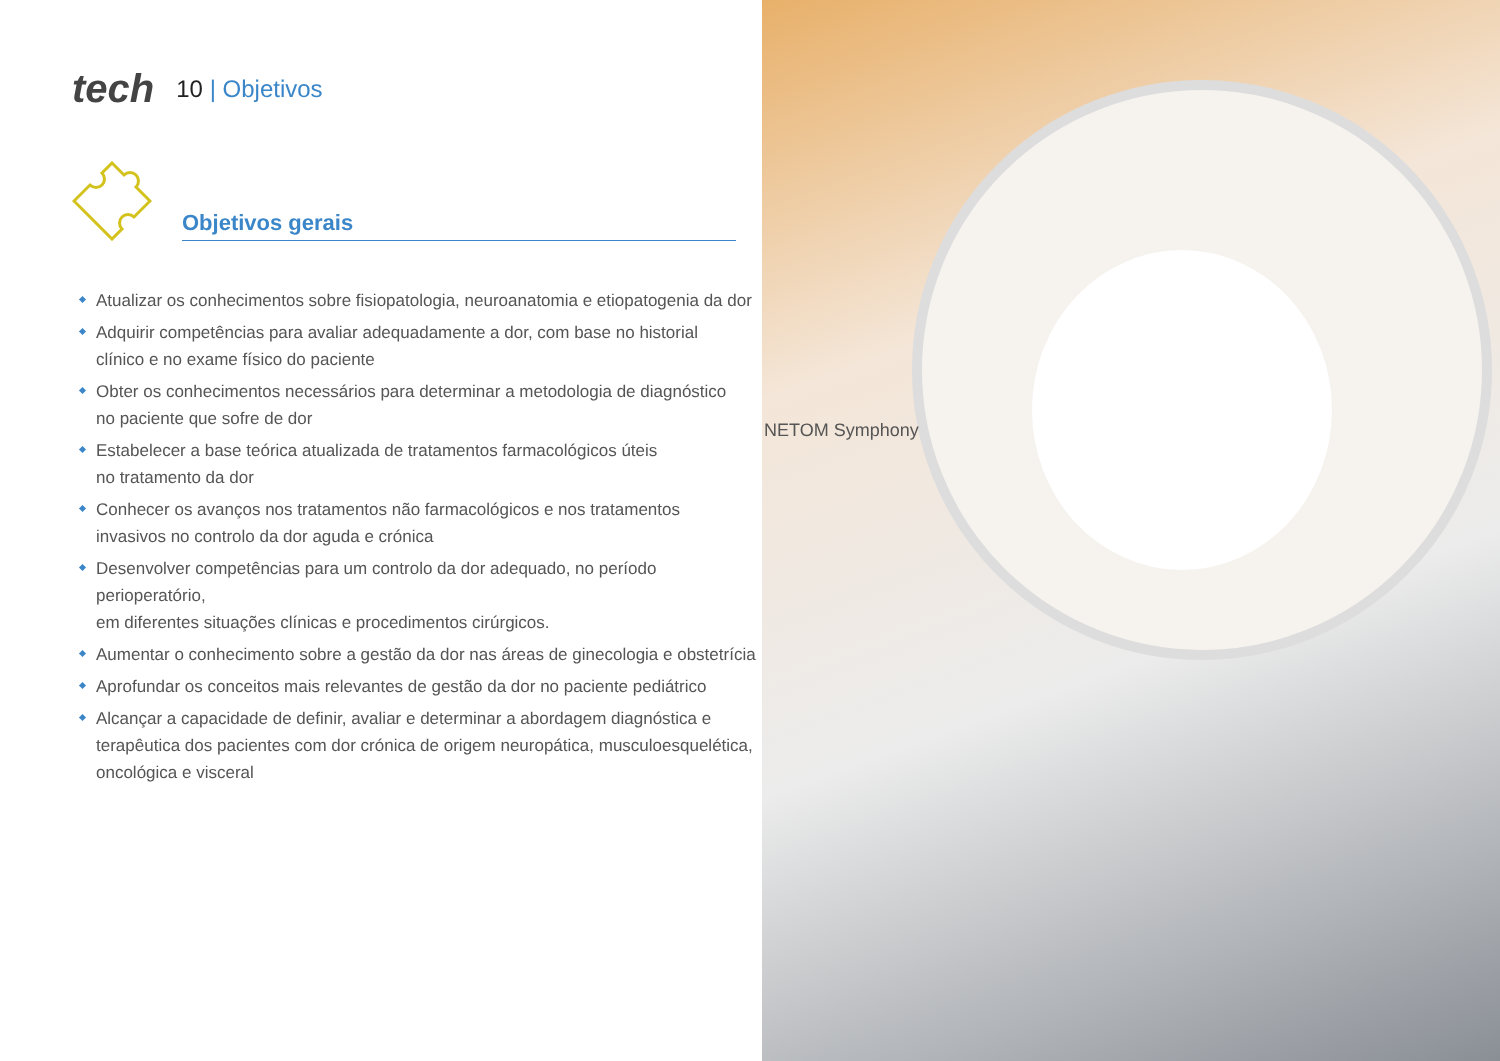tech
10 | Objetivos
Objetivos gerais
Atualizar os conhecimentos sobre fisiopatologia, neuroanatomia e etiopatogenia da dor
Adquirir competências para avaliar adequadamente a dor, com base no historial
clínico e no exame físico do paciente
Obter os conhecimentos necessários para determinar a metodologia de diagnóstico
no paciente que sofre de dor
Estabelecer a base teórica atualizada de tratamentos farmacológicos úteis
no tratamento da dor
Conhecer os avanços nos tratamentos não farmacológicos e nos tratamentos
invasivos no controlo da dor aguda e crónica
Desenvolver competências para um controlo da dor adequado, no período perioperatório,
em diferentes situações clínicas e procedimentos cirúrgicos.
Aumentar o conhecimento sobre a gestão da dor nas áreas de ginecologia e obstetrícia
Aprofundar os conceitos mais relevantes de gestão da dor no paciente pediátrico
Alcançar a capacidade de definir, avaliar e determinar a abordagem diagnóstica e
terapêutica dos pacientes com dor crónica de origem neuropática, musculoesquelética,
oncológica e visceral
NETOM Symphony